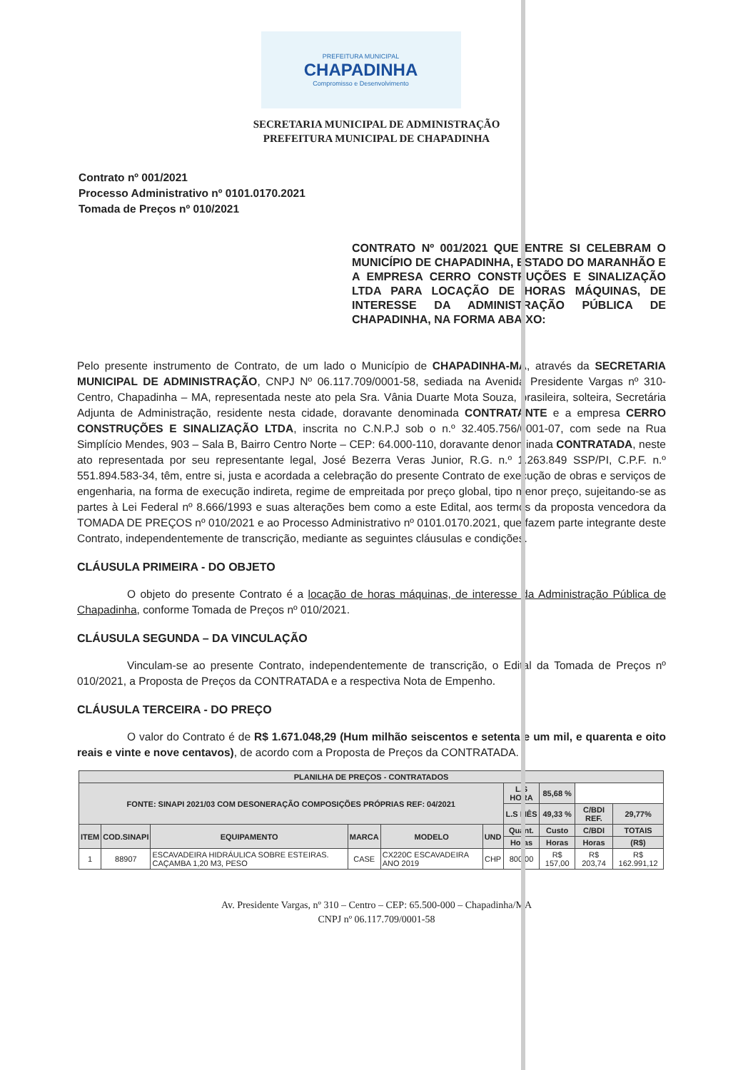PREFEITURA MUNICIPAL
CHAPADINHA
Compromisso e Desenvolvimento
SECRETARIA MUNICIPAL DE ADMINISTRAÇÃO
PREFEITURA MUNICIPAL DE CHAPADINHA
Contrato nº 001/2021
Processo Administrativo nº 0101.0170.2021
Tomada de Preços nº 010/2021
CONTRATO Nº 001/2021 QUE ENTRE SI CELEBRAM O MUNICÍPIO DE CHAPADINHA, ESTADO DO MARANHÃO E A EMPRESA CERRO CONSTRUÇÕES E SINALIZAÇÃO LTDA PARA LOCAÇÃO DE HORAS MÁQUINAS, DE INTERESSE DA ADMINISTRAÇÃO PÚBLICA DE CHAPADINHA, NA FORMA ABAIXO:
Pelo presente instrumento de Contrato, de um lado o Município de CHAPADINHA-MA, através da SECRETARIA MUNICIPAL DE ADMINISTRAÇÃO, CNPJ Nº 06.117.709/0001-58, sediada na Avenida Presidente Vargas nº 310- Centro, Chapadinha – MA, representada neste ato pela Sra. Vânia Duarte Mota Souza, brasileira, solteira, Secretária Adjunta de Administração, residente nesta cidade, doravante denominada CONTRATANTE e a empresa CERRO CONSTRUÇÕES E SINALIZAÇÃO LTDA, inscrita no C.N.P.J sob o n.º 32.405.756/0001-07, com sede na Rua Simplício Mendes, 903 – Sala B, Bairro Centro Norte – CEP: 64.000-110, doravante denominada CONTRATADA, neste ato representada por seu representante legal, José Bezerra Veras Junior, R.G. n.º 1.263.849 SSP/PI, C.P.F. n.º 551.894.583-34, têm, entre si, justa e acordada a celebração do presente Contrato de execução de obras e serviços de engenharia, na forma de execução indireta, regime de empreitada por preço global, tipo menor preço, sujeitando-se as partes à Lei Federal nº 8.666/1993 e suas alterações bem como a este Edital, aos termos da proposta vencedora da TOMADA DE PREÇOS nº 010/2021 e ao Processo Administrativo nº 0101.0170.2021, que fazem parte integrante deste Contrato, independentemente de transcrição, mediante as seguintes cláusulas e condições.
CLÁUSULA PRIMEIRA - DO OBJETO
O objeto do presente Contrato é a locação de horas máquinas, de interesse da Administração Pública de Chapadinha, conforme Tomada de Preços nº 010/2021.
CLÁUSULA SEGUNDA – DA VINCULAÇÃO
Vinculam-se ao presente Contrato, independentemente de transcrição, o Edital da Tomada de Preços nº 010/2021, a Proposta de Preços da CONTRATADA e a respectiva Nota de Empenho.
CLÁUSULA TERCEIRA - DO PREÇO
O valor do Contrato é de R$ 1.671.048,29 (Hum milhão seiscentos e setenta e um mil, e quarenta e oito reais e vinte e nove centavos), de acordo com a Proposta de Preços da CONTRATADA.
| PLANILHA DE PREÇOS - CONTRATADOS | | | | | | | | | |
| --- | --- | --- | --- | --- | --- | --- | --- | --- | --- |
| FONTE: SINAPI 2021/03 COM DESONERAÇÃO COMPOSIÇÕES PRÓPRIAS REF: 04/2021 | | | | | | L.S HORA | 85,68 % | | |
| | | | | | | L.S MÊS | 49,33 % | C/BDI REF. | 29,77% |
| ITEM | COD.SINAPI | EQUIPAMENTO | MARCA | MODELO | UND | Quant. | Custo | C/BDI | TOTAIS |
| | | | | | | Horas | Horas | Horas | (R$) |
| 1 | 88907 | ESCAVADEIRA HIDRÁULICA SOBRE ESTEIRAS. CAÇAMBA 1,20 M3, PESO | CASE | CX220C ESCAVADEIRA ANO 2019 | CHP | 800,00 | R$ 157,00 | R$ 203,74 | R$ 162.991,12 |
Av. Presidente Vargas, nº 310 – Centro – CEP: 65.500-000 – Chapadinha/MA
CNPJ nº 06.117.709/0001-58